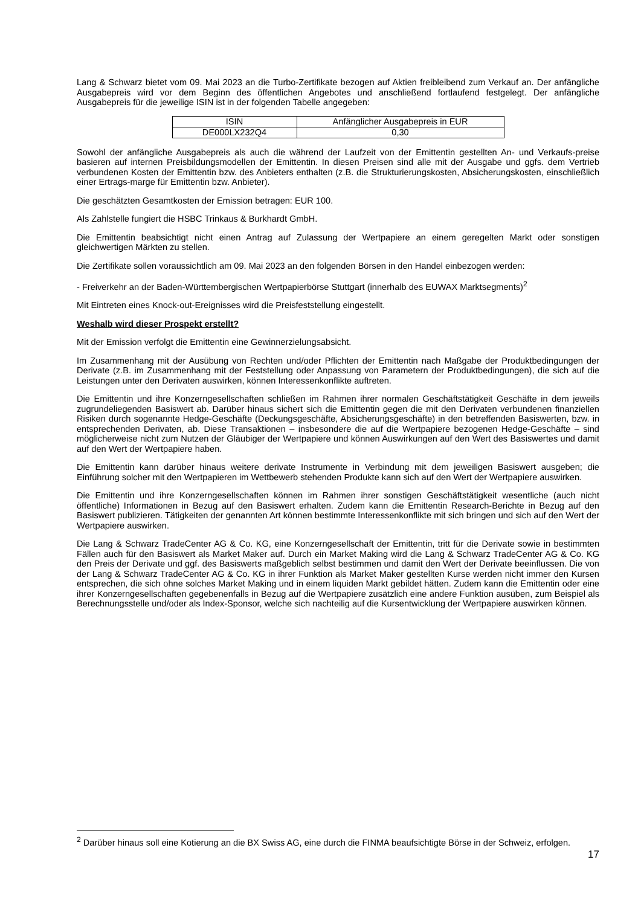Lang & Schwarz bietet vom 09. Mai 2023 an die Turbo-Zertifikate bezogen auf Aktien freibleibend zum Verkauf an. Der anfängliche Ausgabepreis wird vor dem Beginn des öffentlichen Angebotes und anschließend fortlaufend festgelegt. Der anfängliche Ausgabepreis für die jeweilige ISIN ist in der folgenden Tabelle angegeben:
| ISIN | Anfänglicher Ausgabepreis in EUR |
| DE000LX232Q4 | 0,30 |
Sowohl der anfängliche Ausgabepreis als auch die während der Laufzeit von der Emittentin gestellten An- und Verkaufs-preise basieren auf internen Preisbildungsmodellen der Emittentin. In diesen Preisen sind alle mit der Ausgabe und ggfs. dem Vertrieb verbundenen Kosten der Emittentin bzw. des Anbieters enthalten (z.B. die Strukturierungskosten, Absicherungskosten, einschließlich einer Ertrags-marge für Emittentin bzw. Anbieter).
Die geschätzten Gesamtkosten der Emission betragen: EUR 100.
Als Zahlstelle fungiert die HSBC Trinkaus & Burkhardt GmbH.
Die Emittentin beabsichtigt nicht einen Antrag auf Zulassung der Wertpapiere an einem geregelten Markt oder sonstigen gleichwertigen Märkten zu stellen.
Die Zertifikate sollen voraussichtlich am 09. Mai 2023 an den folgenden Börsen in den Handel einbezogen werden:
- Freiverkehr an der Baden-Württembergischen Wertpapierbörse Stuttgart (innerhalb des EUWAX Marktsegments)<sup>2</sup>
Mit Eintreten eines Knock-out-Ereignisses wird die Preisfeststellung eingestellt.
Weshalb wird dieser Prospekt erstellt?
Mit der Emission verfolgt die Emittentin eine Gewinnerzielungsabsicht.
Im Zusammenhang mit der Ausübung von Rechten und/oder Pflichten der Emittentin nach Maßgabe der Produktbedingungen der Derivate (z.B. im Zusammenhang mit der Feststellung oder Anpassung von Parametern der Produktbedingungen), die sich auf die Leistungen unter den Derivaten auswirken, können Interessenkonflikte auftreten.
Die Emittentin und ihre Konzerngesellschaften schließen im Rahmen ihrer normalen Geschäftstätigkeit Geschäfte in dem jeweils zugrundeliegenden Basiswert ab. Darüber hinaus sichert sich die Emittentin gegen die mit den Derivaten verbundenen finanziellen Risiken durch sogenannte Hedge-Geschäfte (Deckungsgeschäfte, Absicherungsgeschäfte) in den betreffenden Basiswerten, bzw. in entsprechenden Derivaten, ab. Diese Transaktionen – insbesondere die auf die Wertpapiere bezogenen Hedge-Geschäfte – sind möglicherweise nicht zum Nutzen der Gläubiger der Wertpapiere und können Auswirkungen auf den Wert des Basiswertes und damit auf den Wert der Wertpapiere haben.
Die Emittentin kann darüber hinaus weitere derivate Instrumente in Verbindung mit dem jeweiligen Basiswert ausgeben; die Einführung solcher mit den Wertpapieren im Wettbewerb stehenden Produkte kann sich auf den Wert der Wertpapiere auswirken.
Die Emittentin und ihre Konzerngesellschaften können im Rahmen ihrer sonstigen Geschäftstätigkeit wesentliche (auch nicht öffentliche) Informationen in Bezug auf den Basiswert erhalten. Zudem kann die Emittentin Research-Berichte in Bezug auf den Basiswert publizieren. Tätigkeiten der genannten Art können bestimmte Interessenkonflikte mit sich bringen und sich auf den Wert der Wertpapiere auswirken.
Die Lang & Schwarz TradeCenter AG & Co. KG, eine Konzerngesellschaft der Emittentin, tritt für die Derivate sowie in bestimmten Fällen auch für den Basiswert als Market Maker auf. Durch ein Market Making wird die Lang & Schwarz TradeCenter AG & Co. KG den Preis der Derivate und ggf. des Basiswerts maßgeblich selbst bestimmen und damit den Wert der Derivate beeinflussen. Die von der Lang & Schwarz TradeCenter AG & Co. KG in ihrer Funktion als Market Maker gestellten Kurse werden nicht immer den Kursen entsprechen, die sich ohne solches Market Making und in einem liquiden Markt gebildet hätten. Zudem kann die Emittentin oder eine ihrer Konzerngesellschaften gegebenenfalls in Bezug auf die Wertpapiere zusätzlich eine andere Funktion ausüben, zum Beispiel als Berechnungsstelle und/oder als Index-Sponsor, welche sich nachteilig auf die Kursentwicklung der Wertpapiere auswirken können.
<sup>2</sup> Darüber hinaus soll eine Kotierung an die BX Swiss AG, eine durch die FINMA beaufsichtigte Börse in der Schweiz, erfolgen.
17